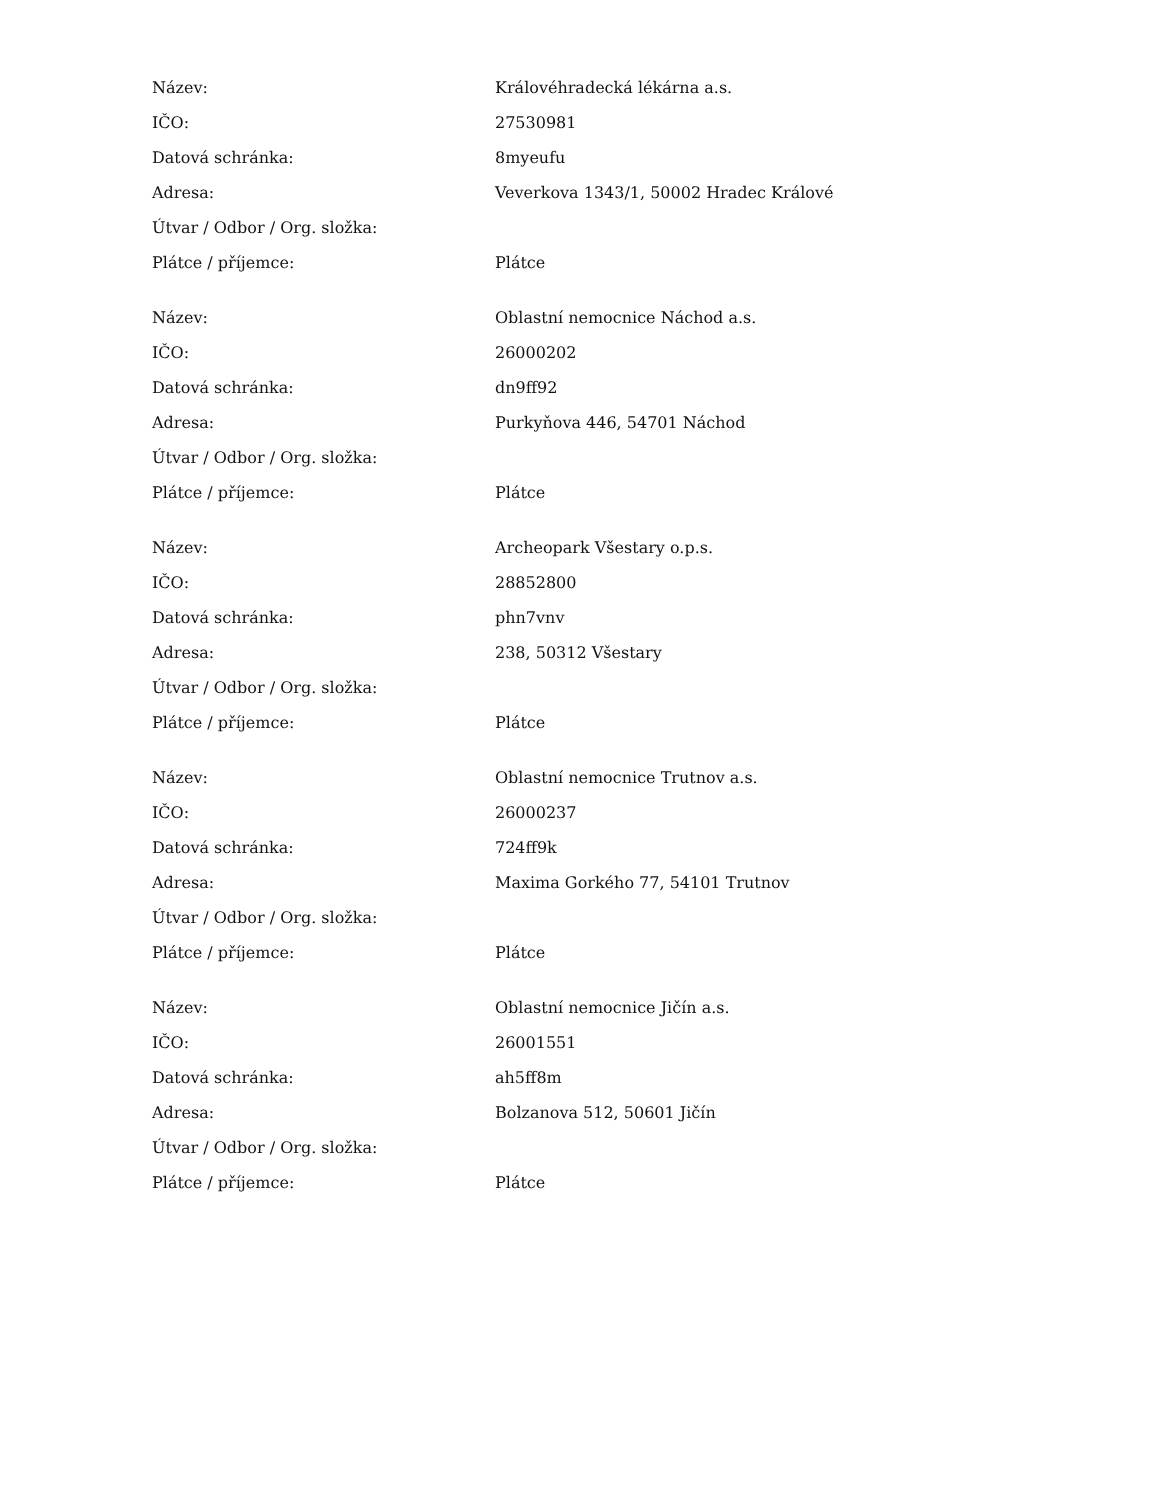| Název: | Královéhradecká lékárna a.s. |
| IČO: | 27530981 |
| Datová schránka: | 8myeufu |
| Adresa: | Veverkova 1343/1, 50002 Hradec Králové |
| Útvar / Odbor / Org. složka: | |
| Plátce / příjemce: | Plátce |
| Název: | Oblastní nemocnice Náchod a.s. |
| IČO: | 26000202 |
| Datová schránka: | dn9ff92 |
| Adresa: | Purkyňova 446, 54701 Náchod |
| Útvar / Odbor / Org. složka: | |
| Plátce / příjemce: | Plátce |
| Název: | Archeopark Všestary o.p.s. |
| IČO: | 28852800 |
| Datová schránka: | phn7vnv |
| Adresa: | 238, 50312 Všestary |
| Útvar / Odbor / Org. složka: | |
| Plátce / příjemce: | Plátce |
| Název: | Oblastní nemocnice Trutnov a.s. |
| IČO: | 26000237 |
| Datová schránka: | 724ff9k |
| Adresa: | Maxima Gorkého 77, 54101 Trutnov |
| Útvar / Odbor / Org. složka: | |
| Plátce / příjemce: | Plátce |
| Název: | Oblastní nemocnice Jičín a.s. |
| IČO: | 26001551 |
| Datová schránka: | ah5ff8m |
| Adresa: | Bolzanova 512, 50601 Jičín |
| Útvar / Odbor / Org. složka: | |
| Plátce / příjemce: | Plátce |